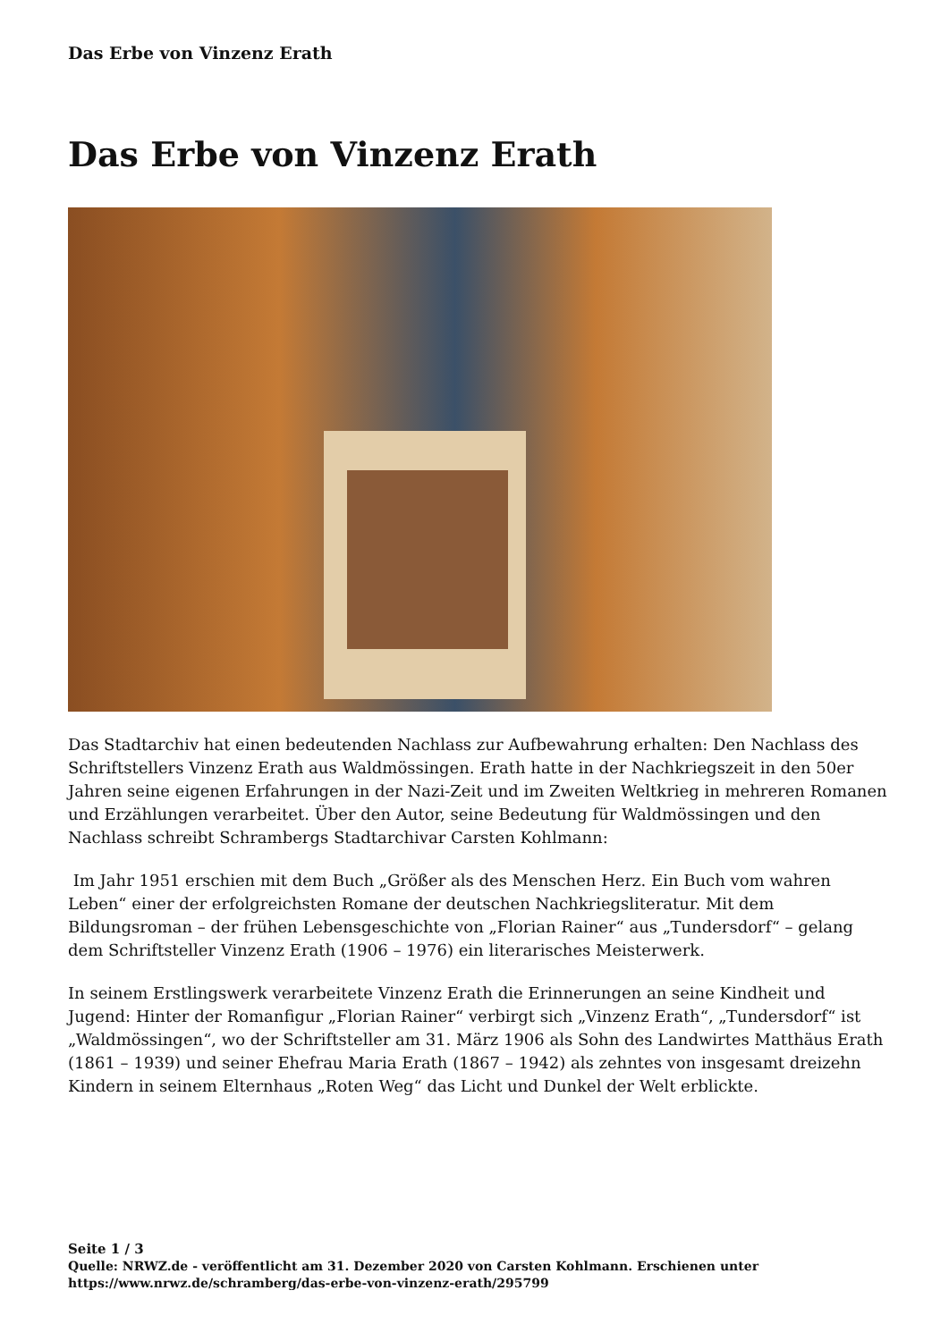Das Erbe von Vinzenz Erath
Das Erbe von Vinzenz Erath
Das Stadtarchiv hat einen bedeutenden Nachlass zur Aufbewahrung erhalten: Den Nachlass des Schriftstellers Vinzenz Erath aus Waldmössingen. Erath hatte in der Nachkriegszeit in den 50er Jahren seine eigenen Erfahrungen in der Nazi-Zeit und im Zweiten Weltkrieg in mehreren Romanen und Erzählungen verarbeitet. Über den Autor, seine Bedeutung für Waldmössingen und den Nachlass schreibt Schrambergs Stadtarchivar Carsten Kohlmann:
Im Jahr 1951 erschien mit dem Buch „Größer als des Menschen Herz. Ein Buch vom wahren Leben“ einer der erfolgreichsten Romane der deutschen Nachkriegsliteratur. Mit dem Bildungsroman – der frühen Lebensgeschichte von „Florian Rainer“ aus „Tundersdorf“ – gelang dem Schriftsteller Vinzenz Erath (1906 – 1976) ein literarisches Meisterwerk.
In seinem Erstlingswerk verarbeitete Vinzenz Erath die Erinnerungen an seine Kindheit und Jugend: Hinter der Romanfigur „Florian Rainer“ verbirgt sich „Vinzenz Erath“, „Tundersdorf“ ist „Waldmössingen“, wo der Schriftsteller am 31. März 1906 als Sohn des Landwirtes Matthäus Erath (1861 – 1939) und seiner Ehefrau Maria Erath (1867 – 1942) als zehntes von insgesamt dreizehn Kindern in seinem Elternhaus „Roten Weg“ das Licht und Dunkel der Welt erblickte.
Seite 1 / 3
Quelle: NRWZ.de - veröffentlicht am 31. Dezember 2020 von Carsten Kohlmann. Erschienen unter
https://www.nrwz.de/schramberg/das-erbe-von-vinzenz-erath/295799